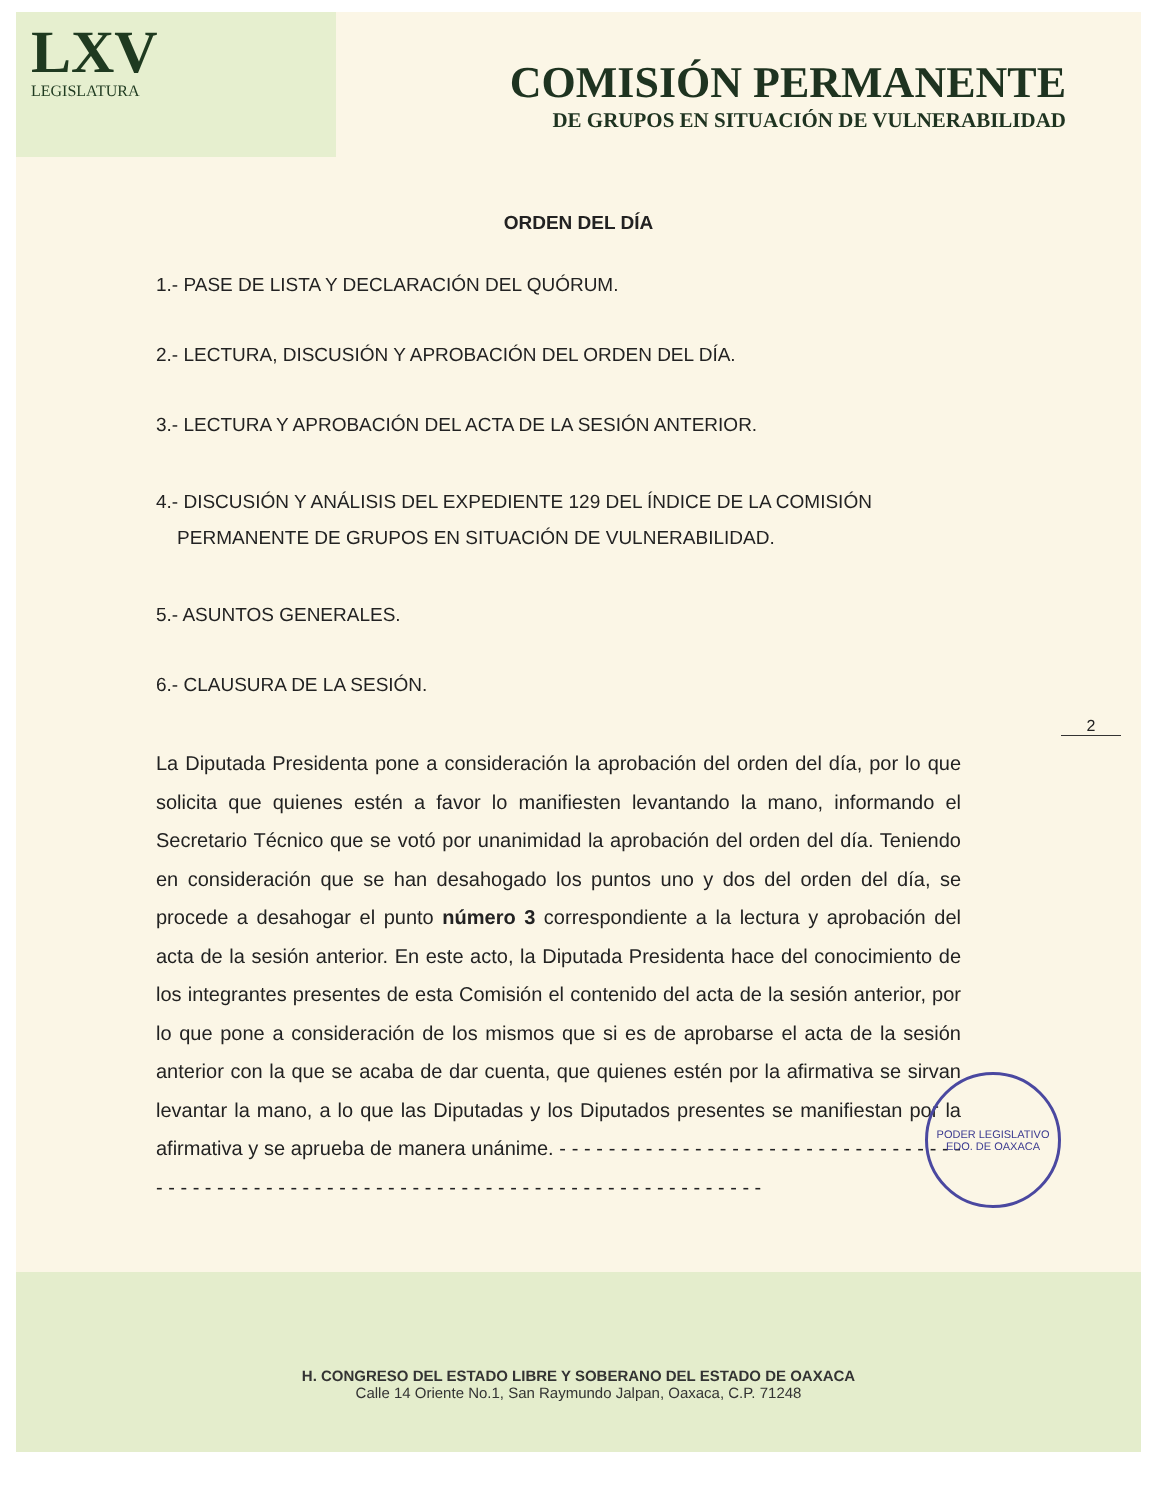LXV
LEGISLATURA
COMISIÓN PERMANENTE
DE GRUPOS EN SITUACIÓN DE VULNERABILIDAD
ORDEN DEL DÍA
1.- PASE DE LISTA Y DECLARACIÓN DEL QUÓRUM.
2.- LECTURA, DISCUSIÓN Y APROBACIÓN DEL ORDEN DEL DÍA.
3.- LECTURA Y APROBACIÓN DEL ACTA DE LA SESIÓN ANTERIOR.
4.- DISCUSIÓN Y ANÁLISIS DEL EXPEDIENTE 129 DEL ÍNDICE DE LA COMISIÓN
PERMANENTE DE GRUPOS EN SITUACIÓN DE VULNERABILIDAD.
5.- ASUNTOS GENERALES.
6.- CLAUSURA DE LA SESIÓN.
2
La Diputada Presidenta pone a consideración la aprobación del orden del día, por lo que solicita que quienes estén a favor lo manifiesten levantando la mano, informando el Secretario Técnico que se votó por unanimidad la aprobación del orden del día. Teniendo en consideración que se han desahogado los puntos uno y dos del orden del día, se procede a desahogar el punto número 3 correspondiente a la lectura y aprobación del acta de la sesión anterior. En este acto, la Diputada Presidenta hace del conocimiento de los integrantes presentes de esta Comisión el contenido del acta de la sesión anterior, por lo que pone a consideración de los mismos que si es de aprobarse el acta de la sesión anterior con la que se acaba de dar cuenta, que quienes estén por la afirmativa se sirvan levantar la mano, a lo que las Diputadas y los Diputados presentes se manifiestan por la afirmativa y se aprueba de manera unánime. - - - - - - - - - - - - - - - - - - - - - - - - - - - - - - - - - - - - - - - - - - - - - - - - - - - - - - - - - - - - - - - - - - - - - - - - - - - - - - - - - - -
PODER LEGISLATIVO
EDO. DE OAXACA
H. CONGRESO DEL ESTADO LIBRE Y SOBERANO DEL ESTADO DE OAXACA
Calle 14 Oriente No.1, San Raymundo Jalpan, Oaxaca, C.P. 71248